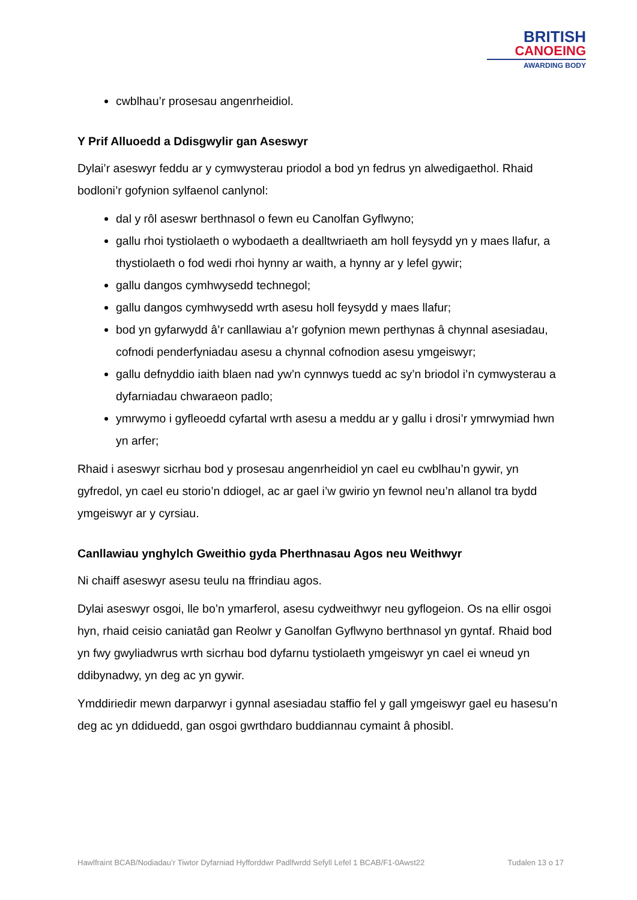BRITISH
CANOEING
AWARDING BODY
cwblhau’r prosesau angenrheidiol.
Y Prif Alluoedd a Ddisgwylir gan Aseswyr
Dylai’r aseswyr feddu ar y cymwysterau priodol a bod yn fedrus yn alwedigaethol. Rhaid bodloni’r gofynion sylfaenol canlynol:
dal y rôl aseswr berthnasol o fewn eu Canolfan Gyflwyno;
gallu rhoi tystiolaeth o wybodaeth a dealltwriaeth am holl feysydd yn y maes llafur, a thystiolaeth o fod wedi rhoi hynny ar waith, a hynny ar y lefel gywir;
gallu dangos cymhwysedd technegol;
gallu dangos cymhwysedd wrth asesu holl feysydd y maes llafur;
bod yn gyfarwydd â’r canllawiau a’r gofynion mewn perthynas â chynnal asesiadau, cofnodi penderfyniadau asesu a chynnal cofnodion asesu ymgeiswyr;
gallu defnyddio iaith blaen nad yw’n cynnwys tuedd ac sy’n briodol i’n cymwysterau a dyfarniadau chwaraeon padlo;
ymrwymo i gyfleoedd cyfartal wrth asesu a meddu ar y gallu i drosi’r ymrwymiad hwn yn arfer;
Rhaid i aseswyr sicrhau bod y prosesau angenrheidiol yn cael eu cwblhau’n gywir, yn gyfredol, yn cael eu storio’n ddiogel, ac ar gael i’w gwirio yn fewnol neu’n allanol tra bydd ymgeiswyr ar y cyrsiau.
Canllawiau ynghylch Gweithio gyda Pherthnasau Agos neu Weithwyr
Ni chaiff aseswyr asesu teulu na ffrindiau agos.
Dylai aseswyr osgoi, lle bo’n ymarferol, asesu cydweithwyr neu gyflogeion. Os na ellir osgoi hyn, rhaid ceisio caniatâd gan Reolwr y Ganolfan Gyflwyno berthnasol yn gyntaf. Rhaid bod yn fwy gwyliadwrus wrth sicrhau bod dyfarnu tystiolaeth ymgeiswyr yn cael ei wneud yn ddibynadwy, yn deg ac yn gywir.
Ymddiriedir mewn darparwyr i gynnal asesiadau staffio fel y gall ymgeiswyr gael eu hasesu’n deg ac yn ddiduedd, gan osgoi gwrthdaro buddiannau cymaint â phosibl.
Hawlfraint BCAB/Nodiadau’r Tiwtor Dyfarniad Hyfforddwr Padlfwrdd Sefyll Lefel 1 BCAB/F1-0Awst22 Tudalen 13 o 17